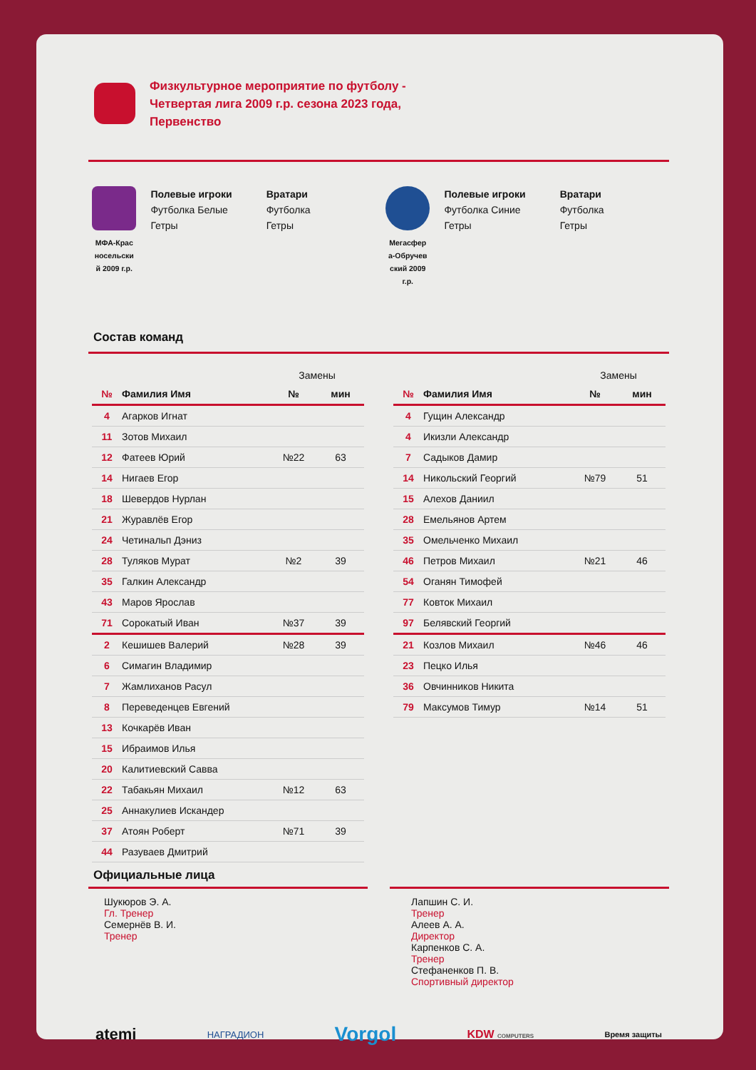Физкультурное мероприятие по футболу -
Четвертая лига 2009 г.р. сезона 2023 года,
Первенство
МФА-Крас
носельски
й 2009 г.р.
Полевые игроки
Футболка Белые
Гетры
Вратари
Футболка
Гетры
Мегасфер
а-Обручев
ский 2009
г.р.
Полевые игроки
Футболка Синие
Гетры
Вратари
Футболка
Гетры
Состав команд
| | | Замены | |
| --- | --- | --- | --- |
| № | Фамилия Имя | № | мин |
| 4 | Агарков Игнат | | |
| 11 | Зотов Михаил | | |
| 12 | Фатеев Юрий | №22 | 63 |
| 14 | Нигаев Егор | | |
| 18 | Шевердов Нурлан | | |
| 21 | Журавлёв Егор | | |
| 24 | Четинальп Дэниз | | |
| 28 | Туляков Мурат | №2 | 39 |
| 35 | Галкин Александр | | |
| 43 | Маров Ярослав | | |
| 71 | Сорокатый Иван | №37 | 39 |
| 2 | Кешишев Валерий | №28 | 39 |
| 6 | Симагин Владимир | | |
| 7 | Жамлиханов Расул | | |
| 8 | Переведенцев Евгений | | |
| 13 | Кочкарёв Иван | | |
| 15 | Ибраимов Илья | | |
| 20 | Калитиевский Савва | | |
| 22 | Табакьян Михаил | №12 | 63 |
| 25 | Аннакулиев Искандер | | |
| 37 | Атоян Роберт | №71 | 39 |
| 44 | Разуваев Дмитрий | | |
| | | Замены | |
| --- | --- | --- | --- |
| № | Фамилия Имя | № | мин |
| 4 | Гущин Александр | | |
| 4 | Икизли Александр | | |
| 7 | Садыков Дамир | | |
| 14 | Никольский Георгий | №79 | 51 |
| 15 | Алехов Даниил | | |
| 28 | Емельянов Артем | | |
| 35 | Омельченко Михаил | | |
| 46 | Петров Михаил | №21 | 46 |
| 54 | Оганян Тимофей | | |
| 77 | Ковток Михаил | | |
| 97 | Белявский Георгий | | |
| 21 | Козлов Михаил | №46 | 46 |
| 23 | Пецко Илья | | |
| 36 | Овчинников Никита | | |
| 79 | Максумов Тимур | №14 | 51 |
Официальные лица
Шукюров Э. А.
Гл. Тренер
Семернёв В. И.
Тренер
Лапшин С. И.
Тренер
Алеев А. А.
Директор
Карпенков С. А.
Тренер
Стефаненков П. В.
Спортивный директор
atemi НАГРАДИОН Vorgol KDW COMPUTERS Время защиты